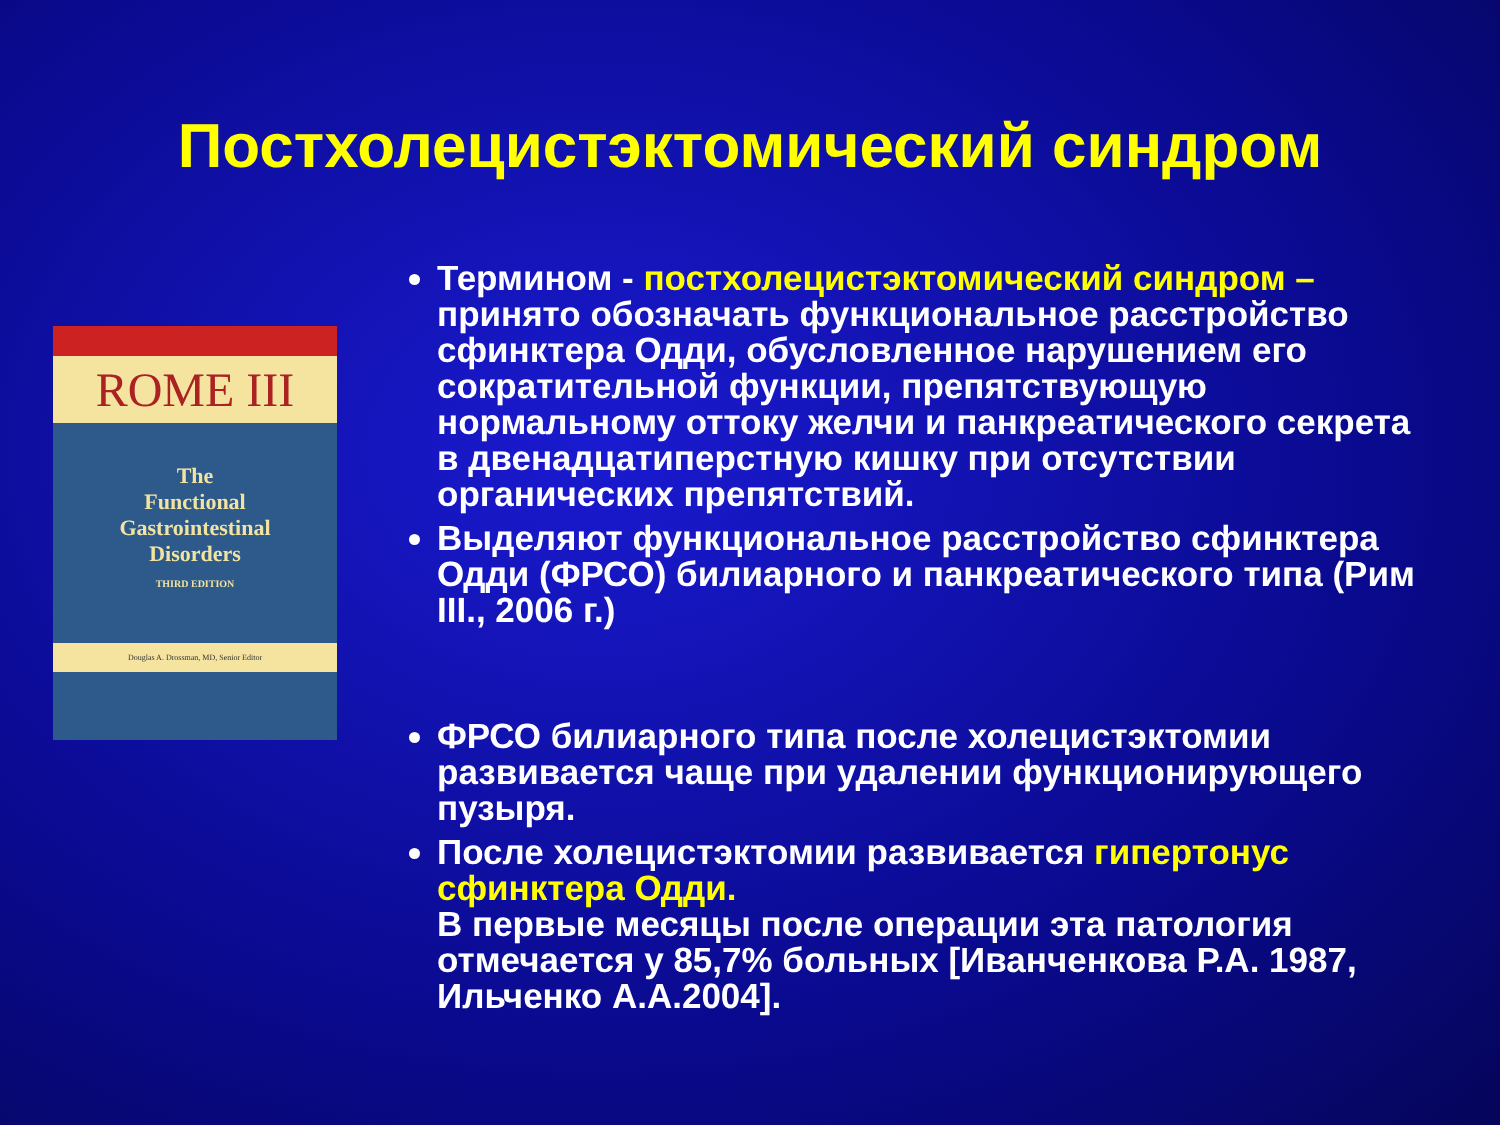Постхолецистэктомический синдром
ROME III
The
Functional
Gastrointestinal
Disorders
THIRD EDITION
Douglas A. Drossman, MD, Senior Editor
Термином - постхолецистэктомический синдром – принято обозначать функциональное расстройство сфинктера Одди, обусловленное нарушением его сократительной функции, препятствующую нормальному оттоку желчи и панкреатического секрета в двенадцатиперстную кишку при отсутствии органических препятствий.
Выделяют функциональное расстройство сфинктера Одди (ФРСО) билиарного и панкреатического типа (Рим III., 2006 г.)
ФРСО билиарного типа после холецистэктомии развивается чаще при удалении функционирующего пузыря.
После холецистэктомии развивается гипертонус сфинктера Одди.
В первые месяцы после операции эта патология отмечается у 85,7% больных [Иванченкова Р.А. 1987, Ильченко А.А.2004].